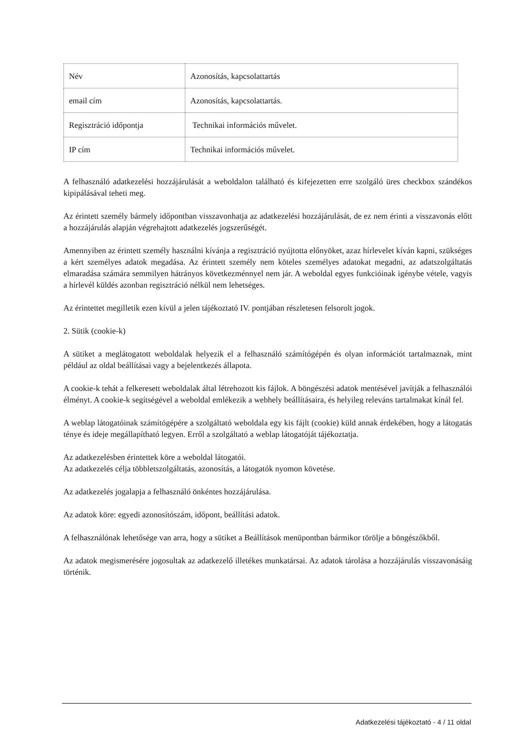| Név | Azonosítás, kapcsolattartás |
| email cím | Azonosítás, kapcsolattartás. |
| Regisztráció időpontja | Technikai információs művelet. |
| IP cím | Technikai információs művelet. |
A felhasználó adatkezelési hozzájárulását a weboldalon található és kifejezetten erre szolgáló üres checkbox szándékos kipipálásával teheti meg.
Az érintett személy bármely időpontban visszavonhatja az adatkezelési hozzájárulását, de ez nem érinti a visszavonás előtt a hozzájárulás alapján végrehajtott adatkezelés jogszerűségét.
Amennyiben az érintett személy használni kívánja a regisztráció nyújtotta előnyöket, azaz hírlevelet kíván kapni, szükséges a kért személyes adatok megadása. Az érintett személy nem köteles személyes adatokat megadni, az adatszolgáltatás elmaradása számára semmilyen hátrányos következménnyel nem jár. A weboldal egyes funkcióinak igénybe vétele, vagyis a hírlevél küldés azonban regisztráció nélkül nem lehetséges.
Az érintettet megilletik ezen kívül a jelen tájékoztató IV. pontjában részletesen felsorolt jogok.
2. Sütik (cookie-k)
A sütiket a meglátogatott weboldalak helyezik el a felhasználó számítógépén és olyan információt tartalmaznak, mint például az oldal beállításai vagy a bejelentkezés állapota.
A cookie-k tehát a felkeresett weboldalak által létrehozott kis fájlok. A böngészési adatok mentésével javítják a felhasználói élményt. A cookie-k segítségével a weboldal emlékezik a webhely beállításaira, és helyileg releváns tartalmakat kínál fel.
A weblap látogatóinak számítógépére a szolgáltató weboldala egy kis fájlt (cookie) küld annak érdekében, hogy a látogatás ténye és ideje megállapítható legyen. Erről a szolgáltató a weblap látogatóját tájékoztatja.
Az adatkezelésben érintettek köre a weboldal látogatói.
Az adatkezelés célja többletszolgáltatás, azonosítás, a látogatók nyomon követése.
Az adatkezelés jogalapja a felhasználó önkéntes hozzájárulása.
Az adatok köre: egyedi azonosítószám, időpont, beállítási adatok.
A felhasználónak lehetősége van arra, hogy a sütiket a Beállítások menüpontban bármikor törölje a böngészőkből.
Az adatok megismerésére jogosultak az adatkezelő illetékes munkatársai. Az adatok tárolása a hozzájárulás visszavonásáig történik.
Adatkezelési tájékoztató - 4 / 11 oldal